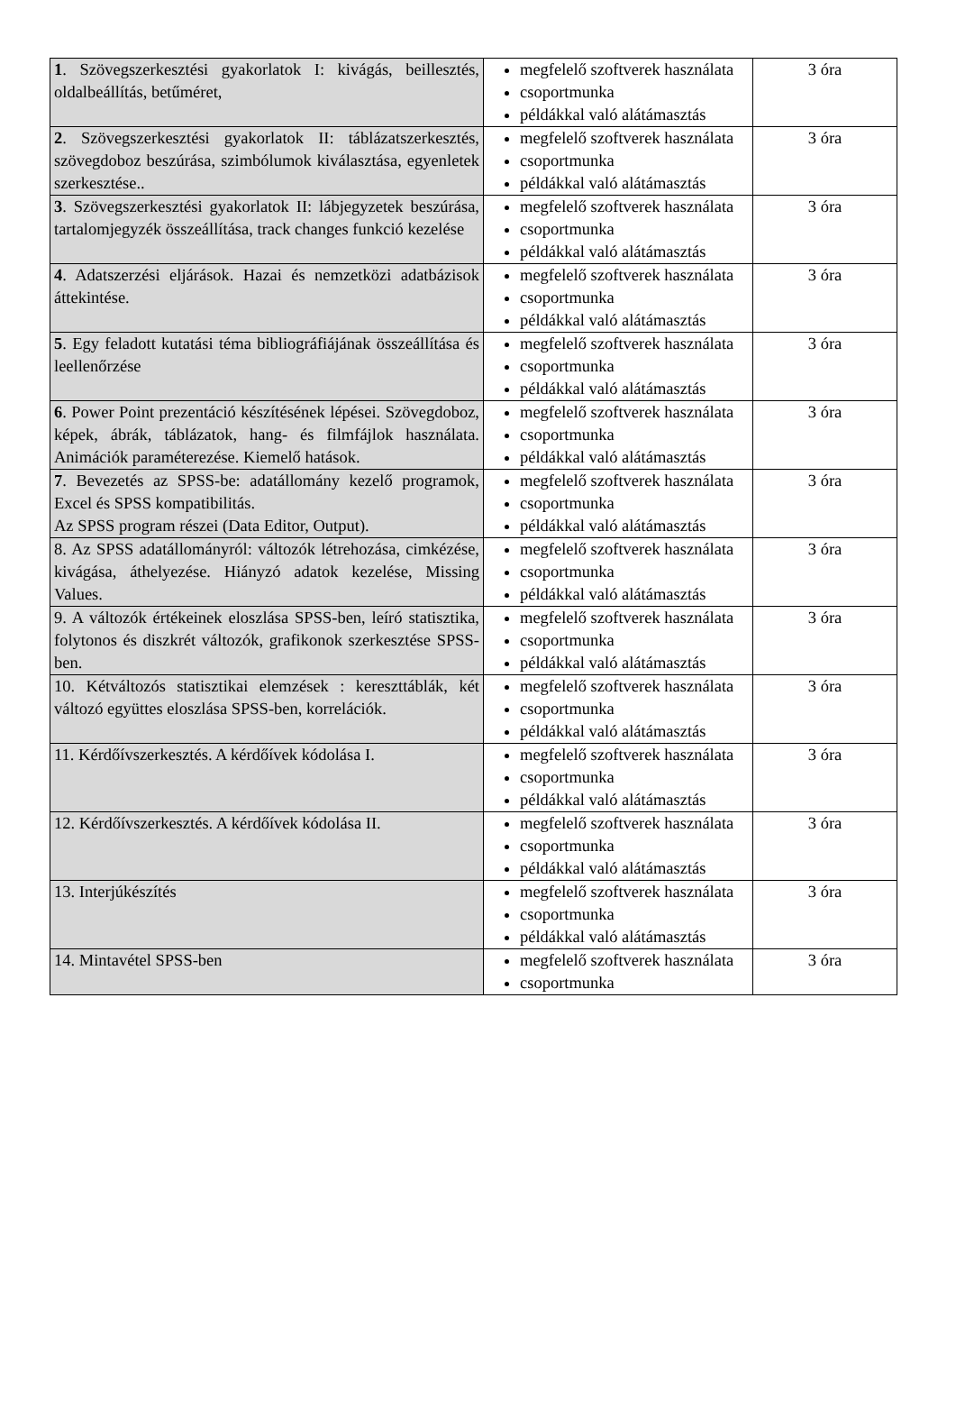| 1 . Szövegszerkesztési gyakorlatok I: kivágás, beillesztés, oldalbeállítás, betűméret, | megfelelő szoftverek használata csoportmunka példákkal való alátámasztás | 3 óra |
| 2 . Szövegszerkesztési gyakorlatok II: táblázatszerkesztés, szövegdoboz beszúrása, szimbólumok kiválasztása, egyenletek szerkesztése.. | megfelelő szoftverek használata csoportmunka példákkal való alátámasztás | 3 óra |
| 3 . Szövegszerkesztési gyakorlatok II: lábjegyzetek beszúrása, tartalomjegyzék összeállítása, track changes funkció kezelése | megfelelő szoftverek használata csoportmunka példákkal való alátámasztás | 3 óra |
| 4 . Adatszerzési eljárások. Hazai és nemzetközi adatbázisok áttekintése. | megfelelő szoftverek használata csoportmunka példákkal való alátámasztás | 3 óra |
| 5 . Egy feladott kutatási téma bibliográfiájának összeállítása és leellenőrzése | megfelelő szoftverek használata csoportmunka példákkal való alátámasztás | 3 óra |
| 6 . Power Point prezentáció készítésének lépései. Szövegdoboz, képek, ábrák, táblázatok, hang- és filmfájlok használata. Animációk paraméterezése. Kiemelő hatások. | megfelelő szoftverek használata csoportmunka példákkal való alátámasztás | 3 óra |
| 7 . Bevezetés az SPSS-be: adatállomány kezelő programok, Excel és SPSS kompatibilitás. Az SPSS program részei (Data Editor, Output). | megfelelő szoftverek használata csoportmunka példákkal való alátámasztás | 3 óra |
| 8. Az SPSS adatállományról: változók létrehozása, cimkézése, kivágása, áthelyezése. Hiányzó adatok kezelése, Missing Values. | megfelelő szoftverek használata csoportmunka példákkal való alátámasztás | 3 óra |
| 9. A változók értékeinek eloszlása SPSS-ben, leíró statisztika, folytonos és diszkrét változók, grafikonok szerkesztése SPSS-ben. | megfelelő szoftverek használata csoportmunka példákkal való alátámasztás | 3 óra |
| 10. Kétváltozós statisztikai elemzések : kereszttáblák, két változó együttes eloszlása SPSS-ben, korrelációk. | megfelelő szoftverek használata csoportmunka példákkal való alátámasztás | 3 óra |
| 11. Kérdőívszerkesztés. A kérdőívek kódolása I. | megfelelő szoftverek használata csoportmunka példákkal való alátámasztás | 3 óra |
| 12. Kérdőívszerkesztés. A kérdőívek kódolása II. | megfelelő szoftverek használata csoportmunka példákkal való alátámasztás | 3 óra |
| 13. Interjúkészítés | megfelelő szoftverek használata csoportmunka példákkal való alátámasztás | 3 óra |
| 14. Mintavétel SPSS-ben | megfelelő szoftverek használata csoportmunka | 3 óra |